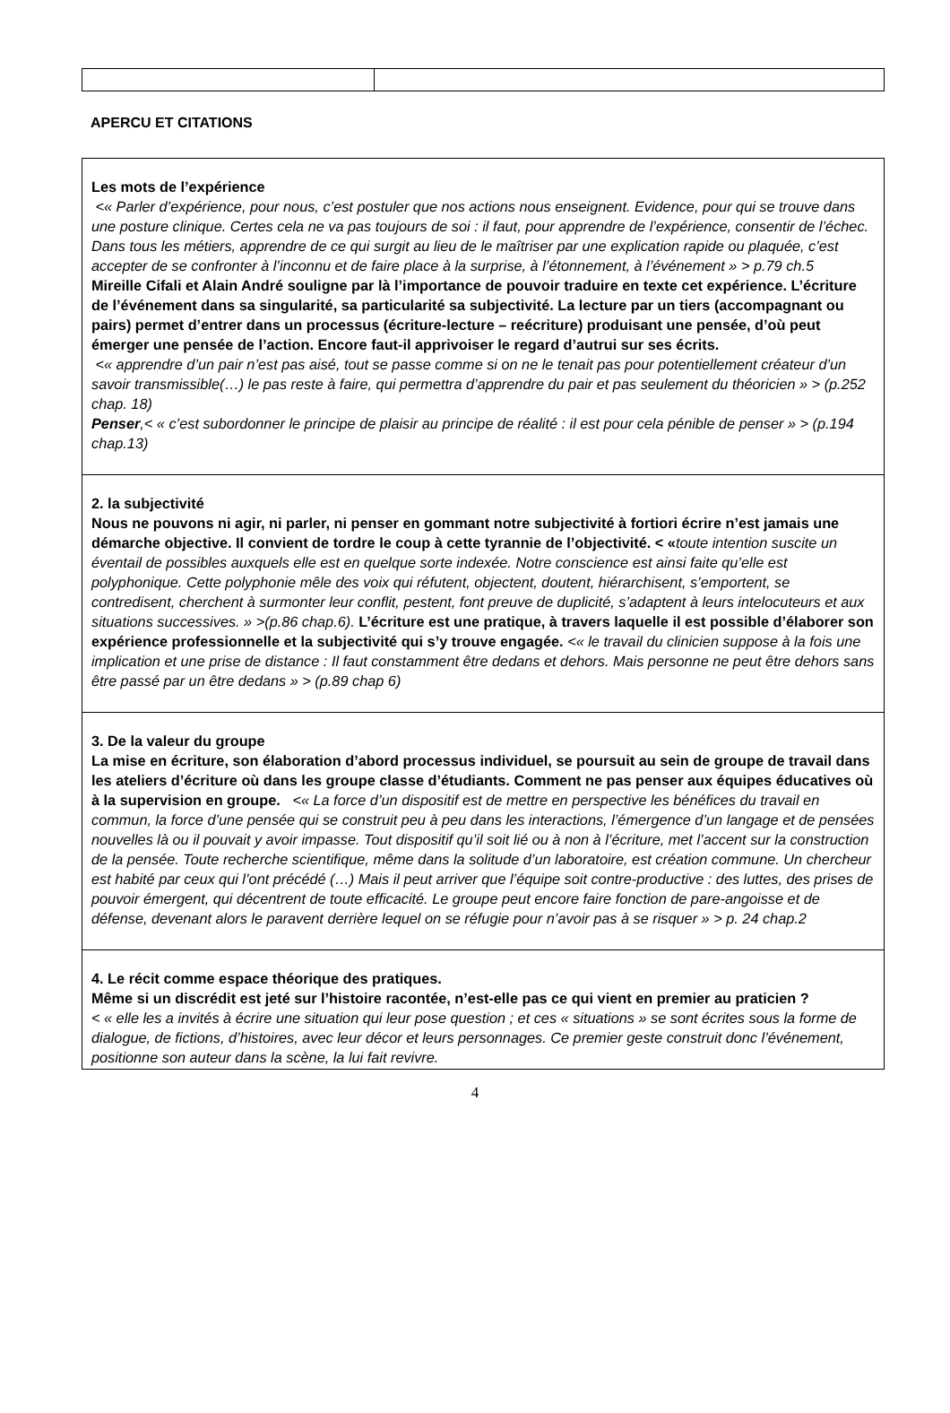APERCU ET CITATIONS
| Les mots de l’expérience <« Parler d’expérience, pour nous, c’est postuler que nos actions nous enseignent. Evidence, pour qui se trouve dans une posture clinique. Certes cela ne va pas toujours de soi : il faut, pour apprendre de l’expérience, consentir de l’échec. Dans tous les métiers, apprendre de ce qui surgit au lieu de le maîtriser par une explication rapide ou plaquée, c’est accepter de se confronter à l’inconnu et de faire place à la surprise, à l’étonnement, à l’événement » > p.79 ch.5 Mireille Cifali et Alain André souligne par là l’importance de pouvoir traduire en texte cet expérience. L’écriture de l’événement dans sa singularité, sa particularité sa subjectivité. La lecture par un tiers (accompagnant ou pairs) permet d’entrer dans un processus (écriture-lecture – reécriture) produisant une pensée, d’où peut émerger une pensée de l’action. Encore faut-il apprivoiser le regard d’autrui sur ses écrits. <« apprendre d’un pair n’est pas aisé, tout se passe comme si on ne le tenait pas pour potentiellement créateur d’un savoir transmissible(…) le pas reste à faire, qui permettra d’apprendre du pair et pas seulement du théoricien » > (p.252 chap. 18) Penser ,< « c’est subordonner le principe de plaisir au principe de réalité : il est pour cela pénible de penser » > (p.194 chap.13) |
| 2. la subjectivité Nous ne pouvons ni agir, ni parler, ni penser en gommant notre subjectivité à fortiori écrire n’est jamais une démarche objective. Il convient de tordre le coup à cette tyrannie de l’objectivité. < « toute intention suscite un éventail de possibles auxquels elle est en quelque sorte indexée. Notre conscience est ainsi faite qu’elle est polyphonique. Cette polyphonie mêle des voix qui réfutent, objectent, doutent, hiérarchisent, s’emportent, se contredisent, cherchent à surmonter leur conflit, pestent, font preuve de duplicité, s’adaptent à leurs intelocuteurs et aux situations successives. » >(p.86 chap.6). L’écriture est une pratique, à travers laquelle il est possible d’élaborer son expérience professionnelle et la subjectivité qui s’y trouve engagée. <« le travail du clinicien suppose à la fois une implication et une prise de distance : Il faut constamment être dedans et dehors. Mais personne ne peut être dehors sans être passé par un être dedans » > (p.89 chap 6) |
| 3. De la valeur du groupe La mise en écriture, son élaboration d’abord processus individuel, se poursuit au sein de groupe de travail dans les ateliers d’écriture où dans les groupe classe d’étudiants. Comment ne pas penser aux équipes éducatives où à la supervision en groupe. <« La force d’un dispositif est de mettre en perspective les bénéfices du travail en commun, la force d’une pensée qui se construit peu à peu dans les interactions, l’émergence d’un langage et de pensées nouvelles là ou il pouvait y avoir impasse. Tout dispositif qu’il soit lié ou à non à l’écriture, met l’accent sur la construction de la pensée. Toute recherche scientifique, même dans la solitude d’un laboratoire, est création commune. Un chercheur est habité par ceux qui l’ont précédé (…) Mais il peut arriver que l’équipe soit contre-productive : des luttes, des prises de pouvoir émergent, qui décentrent de toute efficacité. Le groupe peut encore faire fonction de pare-angoisse et de défense, devenant alors le paravent derrière lequel on se réfugie pour n’avoir pas à se risquer » > p. 24 chap.2 |
| 4. Le récit comme espace théorique des pratiques. Même si un discrédit est jeté sur l’histoire racontée, n’est-elle pas ce qui vient en premier au praticien ? < « elle les a invités à écrire une situation qui leur pose question ; et ces « situations » se sont écrites sous la forme de dialogue, de fictions, d’histoires, avec leur décor et leurs personnages. Ce premier geste construit donc l’événement, positionne son auteur dans la scène, la lui fait revivre. |
4